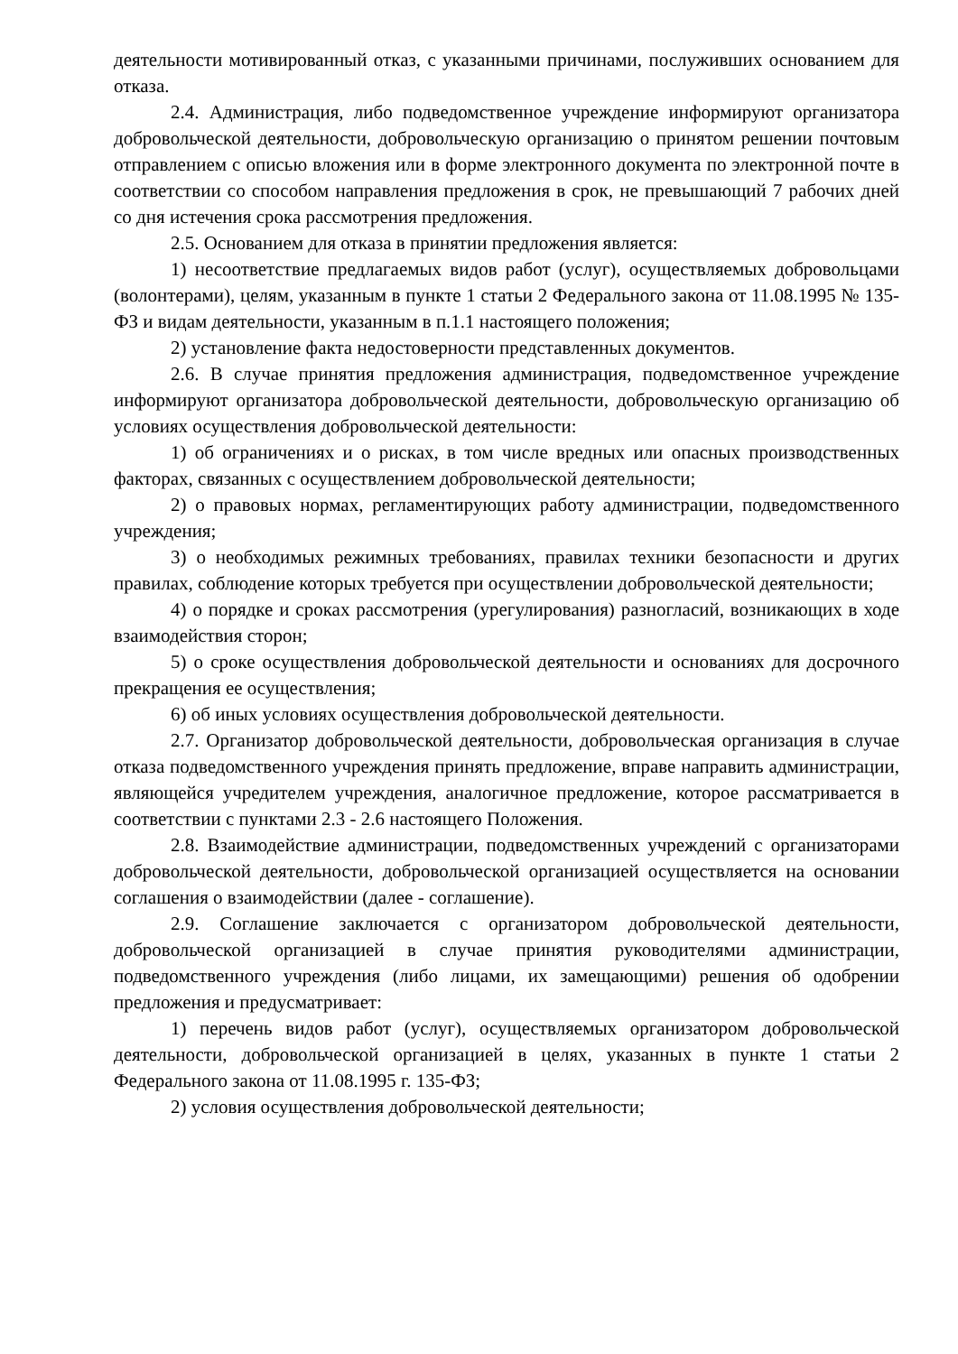деятельности мотивированный отказ, с указанными причинами, послуживших основанием для отказа.
2.4. Администрация, либо подведомственное учреждение информируют организатора добровольческой деятельности, добровольческую организацию о принятом решении почтовым отправлением с описью вложения или в форме электронного документа по электронной почте в соответствии со способом направления предложения в срок, не превышающий 7 рабочих дней со дня истечения срока рассмотрения предложения.
2.5. Основанием для отказа в принятии предложения является:
1) несоответствие предлагаемых видов работ (услуг), осуществляемых добровольцами (волонтерами), целям, указанным в пункте 1 статьи 2 Федерального закона от 11.08.1995 № 135-ФЗ и видам деятельности, указанным в п.1.1 настоящего положения;
2) установление факта недостоверности представленных документов.
2.6. В случае принятия предложения администрация, подведомственное учреждение информируют организатора добровольческой деятельности, добровольческую организацию об условиях осуществления добровольческой деятельности:
1) об ограничениях и о рисках, в том числе вредных или опасных производственных факторах, связанных с осуществлением добровольческой деятельности;
2) о правовых нормах, регламентирующих работу администрации, подведомственного учреждения;
3) о необходимых режимных требованиях, правилах техники безопасности и других правилах, соблюдение которых требуется при осуществлении добровольческой деятельности;
4) о порядке и сроках рассмотрения (урегулирования) разногласий, возникающих в ходе взаимодействия сторон;
5) о сроке осуществления добровольческой деятельности и основаниях для досрочного прекращения ее осуществления;
6) об иных условиях осуществления добровольческой деятельности.
2.7. Организатор добровольческой деятельности, добровольческая организация в случае отказа подведомственного учреждения принять предложение, вправе направить администрации, являющейся учредителем учреждения, аналогичное предложение, которое рассматривается в соответствии с пунктами 2.3 - 2.6 настоящего Положения.
2.8. Взаимодействие администрации, подведомственных учреждений с организаторами добровольческой деятельности, добровольческой организацией осуществляется на основании соглашения о взаимодействии (далее - соглашение).
2.9. Соглашение заключается с организатором добровольческой деятельности, добровольческой организацией в случае принятия руководителями администрации, подведомственного учреждения (либо лицами, их замещающими) решения об одобрении предложения и предусматривает:
1) перечень видов работ (услуг), осуществляемых организатором добровольческой деятельности, добровольческой организацией в целях, указанных в пункте 1 статьи 2 Федерального закона от 11.08.1995 г. 135-ФЗ;
2) условия осуществления добровольческой деятельности;